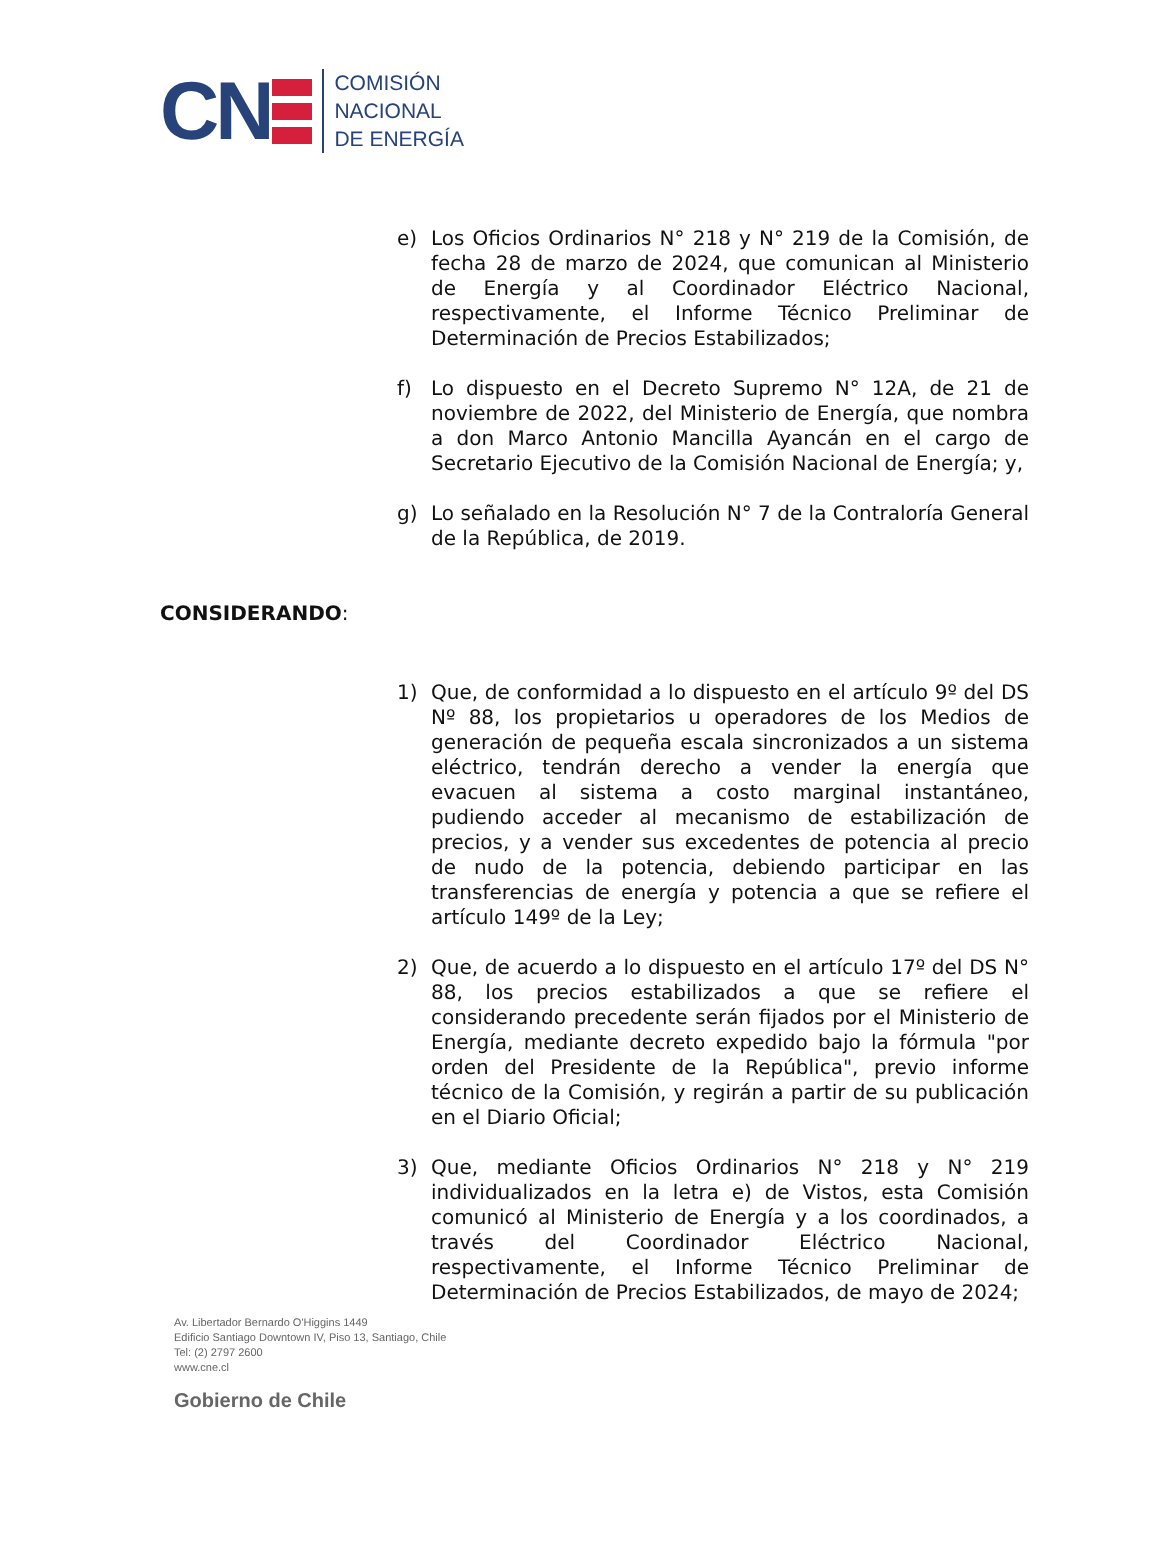CN
COMISIÓN
NACIONAL
DE ENERGÍA
e) Los Oficios Ordinarios N° 218 y N° 219 de la Comisión, de fecha 28 de marzo de 2024, que comunican al Ministerio de Energía y al Coordinador Eléctrico Nacional, respectivamente, el Informe Técnico Preliminar de Determinación de Precios Estabilizados;
f) Lo dispuesto en el Decreto Supremo N° 12A, de 21 de noviembre de 2022, del Ministerio de Energía, que nombra a don Marco Antonio Mancilla Ayancán en el cargo de Secretario Ejecutivo de la Comisión Nacional de Energía; y,
g) Lo señalado en la Resolución N° 7 de la Contraloría General de la República, de 2019.
CONSIDERANDO:
1) Que, de conformidad a lo dispuesto en el artículo 9º del DS Nº 88, los propietarios u operadores de los Medios de generación de pequeña escala sincronizados a un sistema eléctrico, tendrán derecho a vender la energía que evacuen al sistema a costo marginal instantáneo, pudiendo acceder al mecanismo de estabilización de precios, y a vender sus excedentes de potencia al precio de nudo de la potencia, debiendo participar en las transferencias de energía y potencia a que se refiere el artículo 149º de la Ley;
2) Que, de acuerdo a lo dispuesto en el artículo 17º del DS N° 88, los precios estabilizados a que se refiere el considerando precedente serán fijados por el Ministerio de Energía, mediante decreto expedido bajo la fórmula "por orden del Presidente de la República", previo informe técnico de la Comisión, y regirán a partir de su publicación en el Diario Oficial;
3) Que, mediante Oficios Ordinarios N° 218 y N° 219 individualizados en la letra e) de Vistos, esta Comisión comunicó al Ministerio de Energía y a los coordinados, a través del Coordinador Eléctrico Nacional, respectivamente, el Informe Técnico Preliminar de Determinación de Precios Estabilizados, de mayo de 2024;
Av. Libertador Bernardo O'Higgins 1449
Edificio Santiago Downtown IV, Piso 13, Santiago, Chile
Tel: (2) 2797 2600
www.cne.cl
Gobierno de Chile